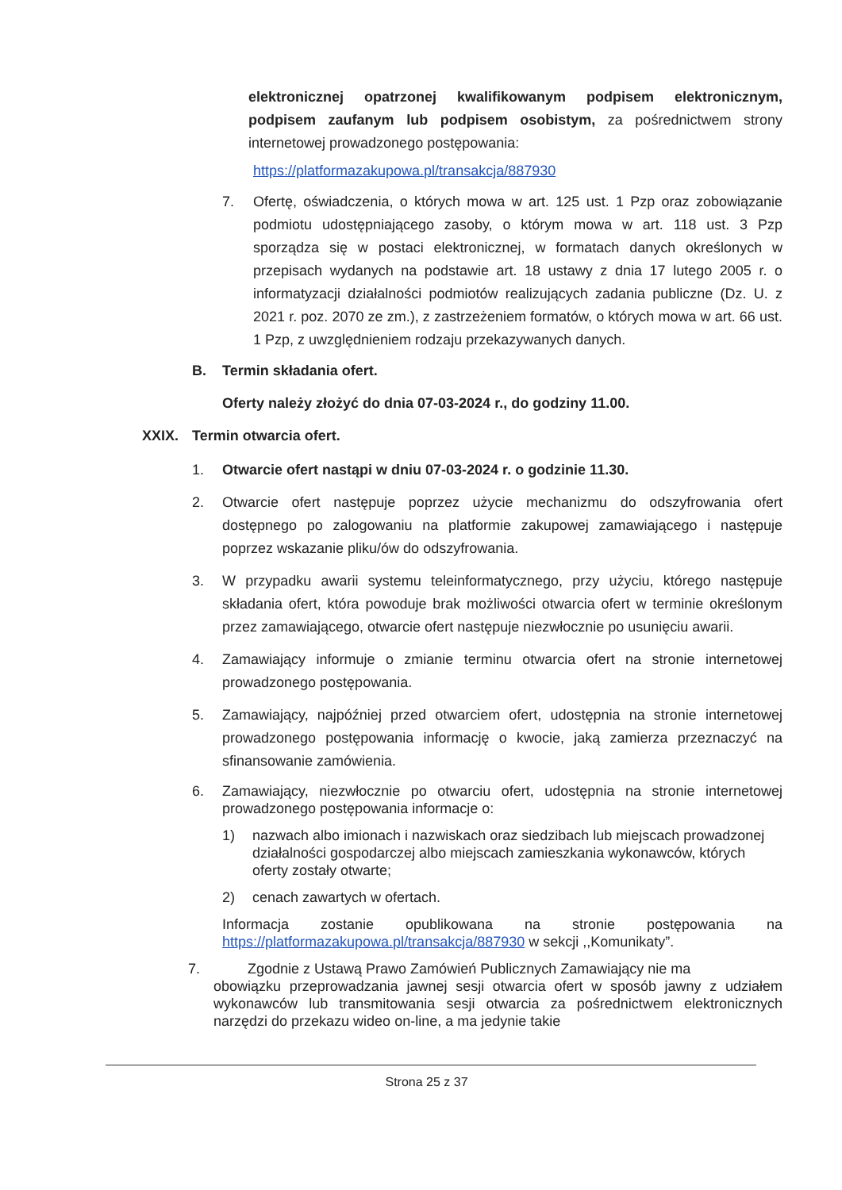elektronicznej opatrzonej kwalifikowanym podpisem elektronicznym, podpisem zaufanym lub podpisem osobistym, za pośrednictwem strony internetowej prowadzonego postępowania:
https://platformazakupowa.pl/transakcja/887930
7. Ofertę, oświadczenia, o których mowa w art. 125 ust. 1 Pzp oraz zobowiązanie podmiotu udostępniającego zasoby, o którym mowa w art. 118 ust. 3 Pzp sporządza się w postaci elektronicznej, w formatach danych określonych w przepisach wydanych na podstawie art. 18 ustawy z dnia 17 lutego 2005 r. o informatyzacji działalności podmiotów realizujących zadania publiczne (Dz. U. z 2021 r. poz. 2070 ze zm.), z zastrzeżeniem formatów, o których mowa w art. 66 ust. 1 Pzp, z uwzględnieniem rodzaju przekazywanych danych.
B. Termin składania ofert.
Oferty należy złożyć do dnia 07-03-2024 r., do godziny 11.00.
XXIX. Termin otwarcia ofert.
1. Otwarcie ofert nastąpi w dniu 07-03-2024 r. o godzinie 11.30.
2. Otwarcie ofert następuje poprzez użycie mechanizmu do odszyfrowania ofert dostępnego po zalogowaniu na platformie zakupowej zamawiającego i następuje poprzez wskazanie pliku/ów do odszyfrowania.
3. W przypadku awarii systemu teleinformatycznego, przy użyciu, którego następuje składania ofert, która powoduje brak możliwości otwarcia ofert w terminie określonym przez zamawiającego, otwarcie ofert następuje niezwłocznie po usunięciu awarii.
4. Zamawiający informuje o zmianie terminu otwarcia ofert na stronie internetowej prowadzonego postępowania.
5. Zamawiający, najpóźniej przed otwarciem ofert, udostępnia na stronie internetowej prowadzonego postępowania informację o kwocie, jaką zamierza przeznaczyć na sfinansowanie zamówienia.
6. Zamawiający, niezwłocznie po otwarciu ofert, udostępnia na stronie internetowej prowadzonego postępowania informacje o:
1) nazwach albo imionach i nazwiskach oraz siedzibach lub miejscach prowadzonej działalności gospodarczej albo miejscach zamieszkania wykonawców, których oferty zostały otwarte;
2) cenach zawartych w ofertach.
Informacja zostanie opublikowana na stronie postępowania na https://platformazakupowa.pl/transakcja/887930 w sekcji ,,Komunikaty”.
7. Zgodnie z Ustawą Prawo Zamówień Publicznych Zamawiający nie ma
obowiązku przeprowadzania jawnej sesji otwarcia ofert w sposób jawny z udziałem wykonawców lub transmitowania sesji otwarcia za pośrednictwem elektronicznych narzędzi do przekazu wideo on-line, a ma jedynie takie
Strona 25 z 37